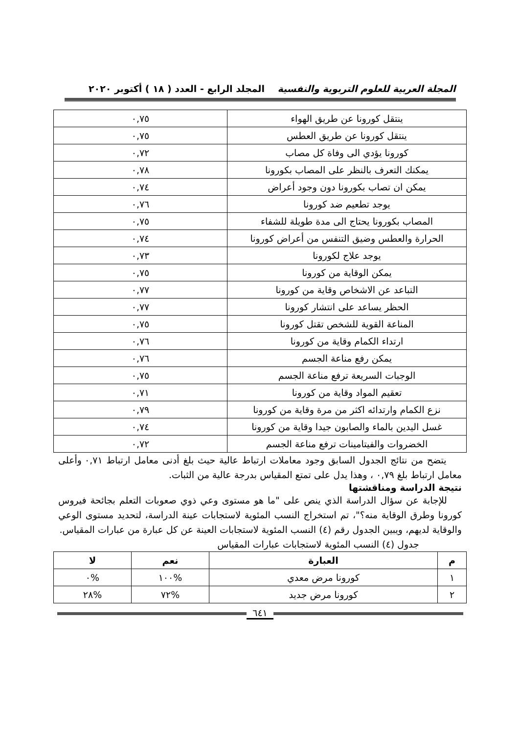المجلة العربية للعلوم التربوية والنفسية المجلد الرابع - العدد ( ١٨ ) أكتوبر ٢٠٢٠
| ينتقل كورونا عن طريق الهواء | ٠,٧٥ |
| ينتقل كورونا عن طريق العطس | ٠,٧٥ |
| كورونا يؤدي الى وفاة كل مصاب | ٠,٧٢ |
| يمكنك التعرف بالنظر على المصاب بكورونا | ٠,٧٨ |
| يمكن ان تصاب بكورونا دون وجود أعراض | ٠,٧٤ |
| يوجد تطعيم ضد كورونا | ٠,٧٦ |
| المصاب بكورونا يحتاج الى مدة طويلة للشفاء | ٠,٧٥ |
| الحرارة والعطس وضيق التنفس من أعراض كورونا | ٠,٧٤ |
| يوجد علاج لكورونا | ٠,٧٣ |
| يمكن الوقاية من كورونا | ٠,٧٥ |
| التباعد عن الاشخاص وقاية من كورونا | ٠,٧٧ |
| الحظر يساعد على انتشار كورونا | ٠,٧٧ |
| المناعة القوية للشخص تقتل كورونا | ٠,٧٥ |
| ارتداء الكمام وقاية من كورونا | ٠,٧٦ |
| يمكن رفع مناعة الجسم | ٠,٧٦ |
| الوجبات السريعة ترفع مناعة الجسم | ٠,٧٥ |
| تعقيم المواد وقاية من كورونا | ٠,٧١ |
| نزع الكمام وارتدائه اكثر من مرة وقاية من كورونا | ٠,٧٩ |
| غسل اليدين بالماء والصابون جيدا وقاية من كورونا | ٠,٧٤ |
| الخضروات والفيتامينات ترفع مناعة الجسم | ٠,٧٢ |
يتضح من نتائج الجدول السابق وجود معاملات ارتباط عالية حيث بلغ أدنى معامل ارتباط ٠,٧١ وأعلى معامل ارتباط بلغ ٠,٧٩ ، وهذا يدل على تمتع المقياس بدرجة عالية من الثبات.
نتيجة الدراسة ومناقشتها
للإجابة عن سؤال الدراسة الذي ينص على "ما هو مستوى وعي ذوي صعوبات التعلم بجائحة فيروس كورونا وطرق الوقاية منه؟"، تم استخراج النسب المئوية لاستجابات عينة الدراسة، لتحديد مستوى الوعي والوقاية لديهم، ويبين الجدول رقم (٤) النسب المئوية لاستجابات العينة عن كل عبارة من عبارات المقياس.
جدول (٤) النسب المئوية لاستجابات عبارات المقياس
| م | العبارة | نعم | لا |
| --- | --- | --- | --- |
| ١ | كورونا مرض معدي | %١٠٠ | %٠ |
| ٢ | كورونا مرض جديد | %٧٢ | %٢٨ |
٦٤١